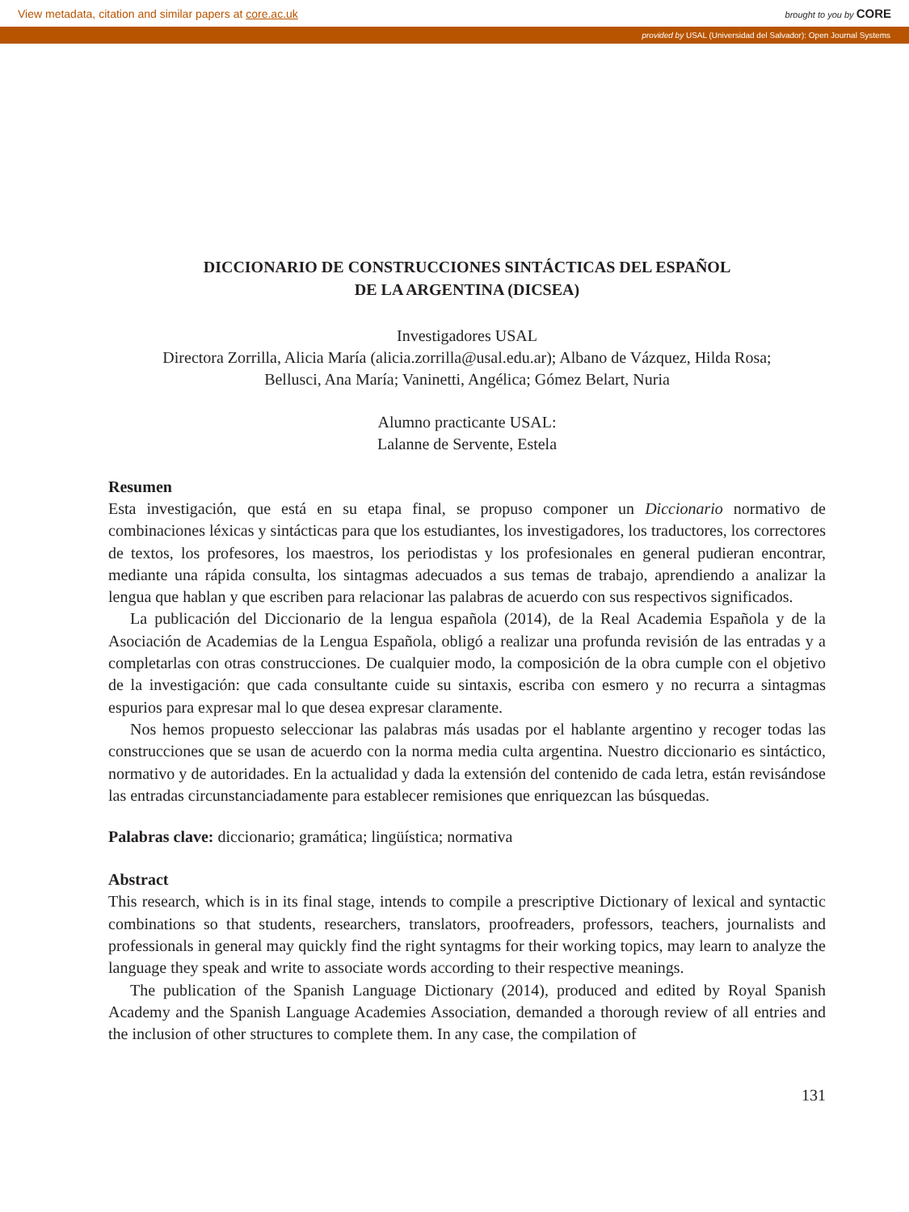View metadata, citation and similar papers at core.ac.uk
brought to you by CORE
provided by USAL (Universidad del Salvador): Open Journal Systems
DICCIONARIO DE CONSTRUCCIONES SINTÁCTICAS DEL ESPAÑOL
DE LA ARGENTINA (DICSEA)
Investigadores USAL
Directora Zorrilla, Alicia María (alicia.zorrilla@usal.edu.ar); Albano de Vázquez, Hilda Rosa;
Bellusci, Ana María; Vaninetti, Angélica; Gómez Belart, Nuria
Alumno practicante USAL:
Lalanne de Servente, Estela
Resumen
Esta investigación, que está en su etapa final, se propuso componer un Diccionario normativo de combinaciones léxicas y sintácticas para que los estudiantes, los investigadores, los traductores, los correctores de textos, los profesores, los maestros, los periodistas y los profesionales en general pudieran encontrar, mediante una rápida consulta, los sintagmas adecuados a sus temas de trabajo, aprendiendo a analizar la lengua que hablan y que escriben para relacionar las palabras de acuerdo con sus respectivos significados.
La publicación del Diccionario de la lengua española (2014), de la Real Academia Española y de la Asociación de Academias de la Lengua Española, obligó a realizar una profunda revisión de las entradas y a completarlas con otras construcciones. De cualquier modo, la composición de la obra cumple con el objetivo de la investigación: que cada consultante cuide su sintaxis, escriba con esmero y no recurra a sintagmas espurios para expresar mal lo que desea expresar claramente.
Nos hemos propuesto seleccionar las palabras más usadas por el hablante argentino y recoger todas las construcciones que se usan de acuerdo con la norma media culta argentina. Nuestro diccionario es sintáctico, normativo y de autoridades. En la actualidad y dada la extensión del contenido de cada letra, están revisándose las entradas circunstanciadamente para establecer remisiones que enriquezcan las búsquedas.
Palabras clave: diccionario; gramática; lingüística; normativa
Abstract
This research, which is in its final stage, intends to compile a prescriptive Dictionary of lexical and syntactic combinations so that students, researchers, translators, proofreaders, professors, teachers, journalists and professionals in general may quickly find the right syntagms for their working topics, may learn to analyze the language they speak and write to associate words according to their respective meanings.
The publication of the Spanish Language Dictionary (2014), produced and edited by Royal Spanish Academy and the Spanish Language Academies Association, demanded a thorough review of all entries and the inclusion of other structures to complete them. In any case, the compilation of
131